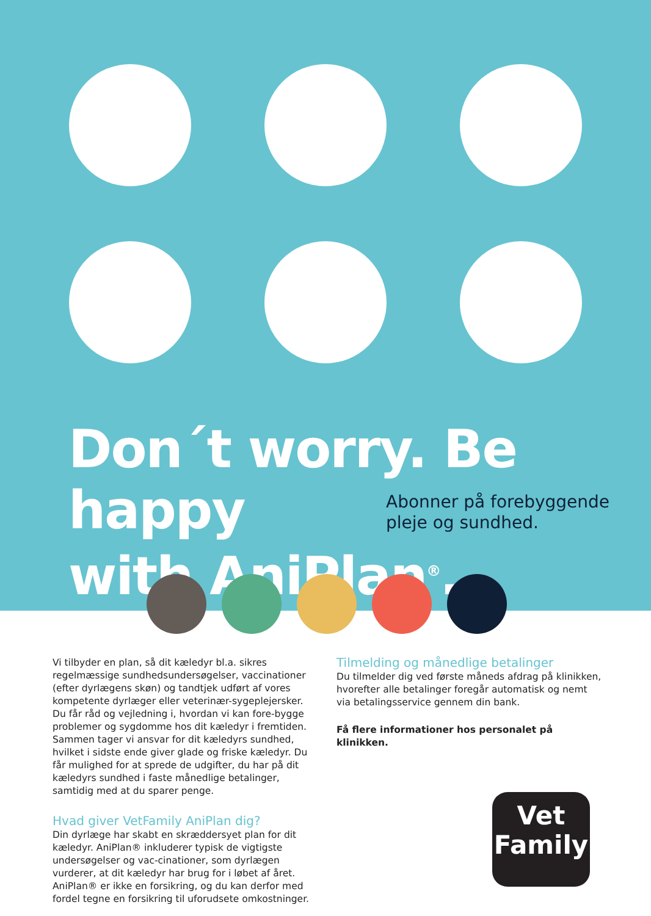Don´t worry. Be happy
with AniPlan<sup>®</sup>.
Abonner på forebyggende
pleje og sundhed.
Vi tilbyder en plan, så dit kæledyr bl.a. sikres regelmæssige sundhedsundersøgelser, vaccinationer (efter dyrlægens skøn) og tandtjek udført af vores kompetente dyrlæger eller veterinær-sygeplejersker. Du får råd og vejledning i, hvordan vi kan fore-bygge problemer og sygdomme hos dit kæledyr i fremtiden. Sammen tager vi ansvar for dit kæledyrs sundhed, hvilket i sidste ende giver glade og friske kæledyr. Du får mulighed for at sprede de udgifter, du har på dit kæledyrs sundhed i faste månedlige betalinger, samtidig med at du sparer penge.
Hvad giver VetFamily AniPlan dig?
Din dyrlæge har skabt en skræddersyet plan for dit kæledyr. AniPlan® inkluderer typisk de vigtigste undersøgelser og vac-cinationer, som dyrlægen vurderer, at dit kæledyr har brug for i løbet af året. AniPlan® er ikke en forsikring, og du kan derfor med fordel tegne en forsikring til uforudsete omkostninger.
Tilmelding og månedlige betalinger
Du tilmelder dig ved første måneds afdrag på klinikken, hvorefter alle betalinger foregår automatisk og nemt via betalingsservice gennem din bank.
Få flere informationer hos personalet på klinikken.
Vet
Family